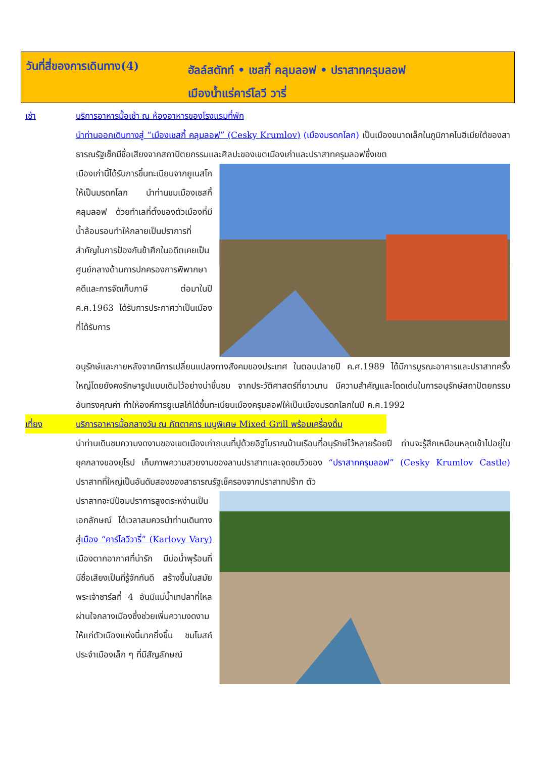วันที่สี่ของการเดินทาง(4)
ฮัลล์สตัทท์ • เชสกี้ คลุมลอฟ • ปราสาทครุมลอฟ
เมืองน้ำแร่คาร์โลวี วารี่
เช้า บริการอาหารมื้อเช้า ณ ห้องอาหารของโรงแรมที่พัก
นำท่านออกเดินทางสู่ “เมืองเชสกี้ คลุมลอฟ” (Cesky Krumlov) (เมืองมรดกโลก) เป็นเมืองขนาดเล็กในภูมิภาคโบฮีเมียใต้ของสาธารณรัฐเช็กมีชื่อเสียงจากสถาปัตยกรรมและศิลปะของเขตเมืองเก่าและปราสาทครุมลอฟซึ่งเขต
เมืองเก่านี้ได้รับการขึ้นทะเบียนจากยูเนสโกให้เป็นมรดกโลก นำท่านชมเมืองเชสกี้ คลุมลอฟ ด้วยทำเลที่ตั้งของตัวเมืองที่มีน้ำล้อมรอบทำให้กลายเป็นปราการที่สำคัญในการป้องกันข้าศึกในอดีตเคยเป็นศูนย์กลางด้านการปกครองการพิพากษาคดีและการจัดเก็บภาษี ต่อมาในปี ค.ศ.1963 ได้รับการประกาศว่าเป็นเมืองที่ได้รับการ
อนุรักษ์และภายหลังจากมีการเปลี่ยนแปลงทางสังคมของประเทศ ในตอนปลายปี ค.ศ.1989 ได้มีการบูรณะอาคารและปราสาทครั้งใหญ่โดยยังคงรักษารูปแบบเดิมไว้อย่างน่าชื่นชม จากประวัติศาสตร์ที่ยาวนาน มีความสำคัญและโดดเด่นในการอนุรักษ์สถาปัตยกรรมอันทรงคุณค่า ทำให้องค์การยูเนสโก้ได้ขึ้นทะเบียนเมืองครุมลอฟให้เป็นเมืองมรดกโลกในปี ค.ศ.1992
เที่ยง บริการอาหารมื้อกลางวัน ณ ภัตตาคาร เมนูพิเศษ Mixed Grill พร้อมเครื่องดื่ม
นำท่านเดินชมความงดงามของเขตเมืองเก่าถนนที่ปูด้วยอิฐโบราณบ้านเรือนที่อนุรักษ์ไว้หลายร้อยปี ท่านจะรู้สึกเหมือนหลุดเข้าไปอยู่ในยุคกลางของยุโรป เก็บภาพความสวยงามของลานปราสาทและจุดชมวิวของ “ปราสาทครุมลอฟ” (Cesky Krumlov Castle) ปราสาทที่ใหญ่เป็นอันดับสองของสาธารณรัฐเช็ครองจากปราสาทปร๊าก ตัว
ปราสาทจะมีป้อมปราการสูงตระหง่านเป็นเอกลักษณ์ ได้เวลาสมควรนำท่านเดินทางสู่เมือง “คาร์โลวีวารี่” (Karlovy Vary) เมืองตากอากาศที่น่ารัก มีบ่อน้ำพุร้อนที่มีชื่อเสียงเป็นที่รู้จักกันดี สร้างขึ้นในสมัยพระเจ้าชาร์ลที่ 4 อันมีแม่น้ำเทปลาที่ไหลผ่านใจกลางเมืองซึ่งช่วยเพิ่มความงดงามให้แก่ตัวเมืองแห่งนี้มากยิ่งขึ้น ชมโบสถ์ประจำเมืองเล็ก ๆ ที่มีสัญลักษณ์